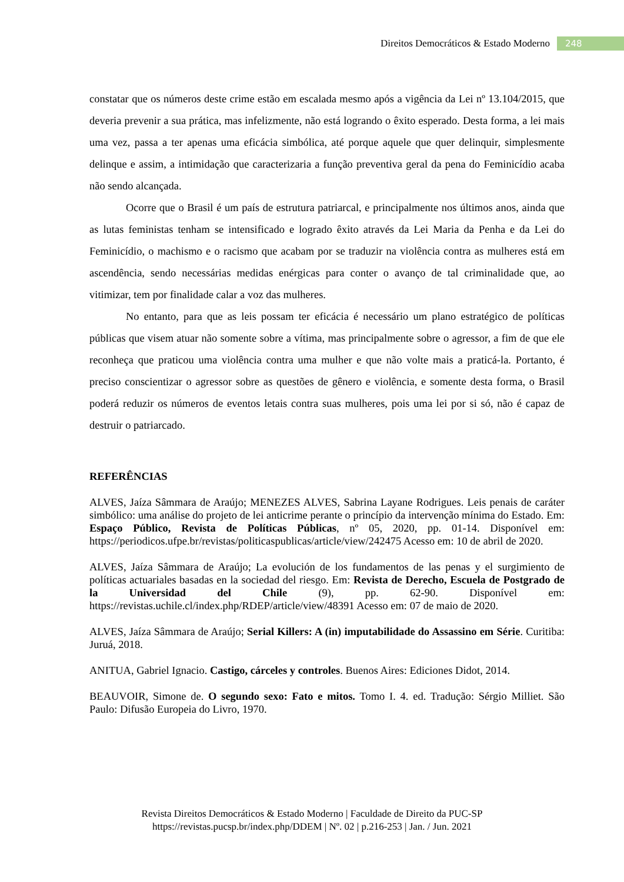Direitos Democráticos & Estado Moderno 248
constatar que os números deste crime estão em escalada mesmo após a vigência da Lei nº 13.104/2015, que deveria prevenir a sua prática, mas infelizmente, não está logrando o êxito esperado. Desta forma, a lei mais uma vez, passa a ter apenas uma eficácia simbólica, até porque aquele que quer delinquir, simplesmente delinque e assim, a intimidação que caracterizaria a função preventiva geral da pena do Feminicídio acaba não sendo alcançada.
Ocorre que o Brasil é um país de estrutura patriarcal, e principalmente nos últimos anos, ainda que as lutas feministas tenham se intensificado e logrado êxito através da Lei Maria da Penha e da Lei do Feminicídio, o machismo e o racismo que acabam por se traduzir na violência contra as mulheres está em ascendência, sendo necessárias medidas enérgicas para conter o avanço de tal criminalidade que, ao vitimizar, tem por finalidade calar a voz das mulheres.
No entanto, para que as leis possam ter eficácia é necessário um plano estratégico de políticas públicas que visem atuar não somente sobre a vítima, mas principalmente sobre o agressor, a fim de que ele reconheça que praticou uma violência contra uma mulher e que não volte mais a praticá-la. Portanto, é preciso conscientizar o agressor sobre as questões de gênero e violência, e somente desta forma, o Brasil poderá reduzir os números de eventos letais contra suas mulheres, pois uma lei por si só, não é capaz de destruir o patriarcado.
REFERÊNCIAS
ALVES, Jaíza Sâmmara de Araújo; MENEZES ALVES, Sabrina Layane Rodrigues. Leis penais de caráter simbólico: uma análise do projeto de lei anticrime perante o princípio da intervenção mínima do Estado. Em: Espaço Público, Revista de Políticas Públicas, nº 05, 2020, pp. 01-14. Disponível em: https://periodicos.ufpe.br/revistas/politicaspublicas/article/view/242475 Acesso em: 10 de abril de 2020.
ALVES, Jaíza Sâmmara de Araújo; La evolución de los fundamentos de las penas y el surgimiento de políticas actuariales basadas en la sociedad del riesgo. Em: Revista de Derecho, Escuela de Postgrado de la Universidad del Chile (9), pp. 62-90. Disponível em: https://revistas.uchile.cl/index.php/RDEP/article/view/48391 Acesso em: 07 de maio de 2020.
ALVES, Jaíza Sâmmara de Araújo; Serial Killers: A (in) imputabilidade do Assassino em Série. Curitiba: Juruá, 2018.
ANITUA, Gabriel Ignacio. Castigo, cárceles y controles. Buenos Aires: Ediciones Didot, 2014.
BEAUVOIR, Simone de. O segundo sexo: Fato e mitos. Tomo I. 4. ed. Tradução: Sérgio Milliet. São Paulo: Difusão Europeia do Livro, 1970.
Revista Direitos Democráticos & Estado Moderno | Faculdade de Direito da PUC-SP
https://revistas.pucsp.br/index.php/DDEM | Nº. 02 | p.216-253 | Jan. / Jun. 2021